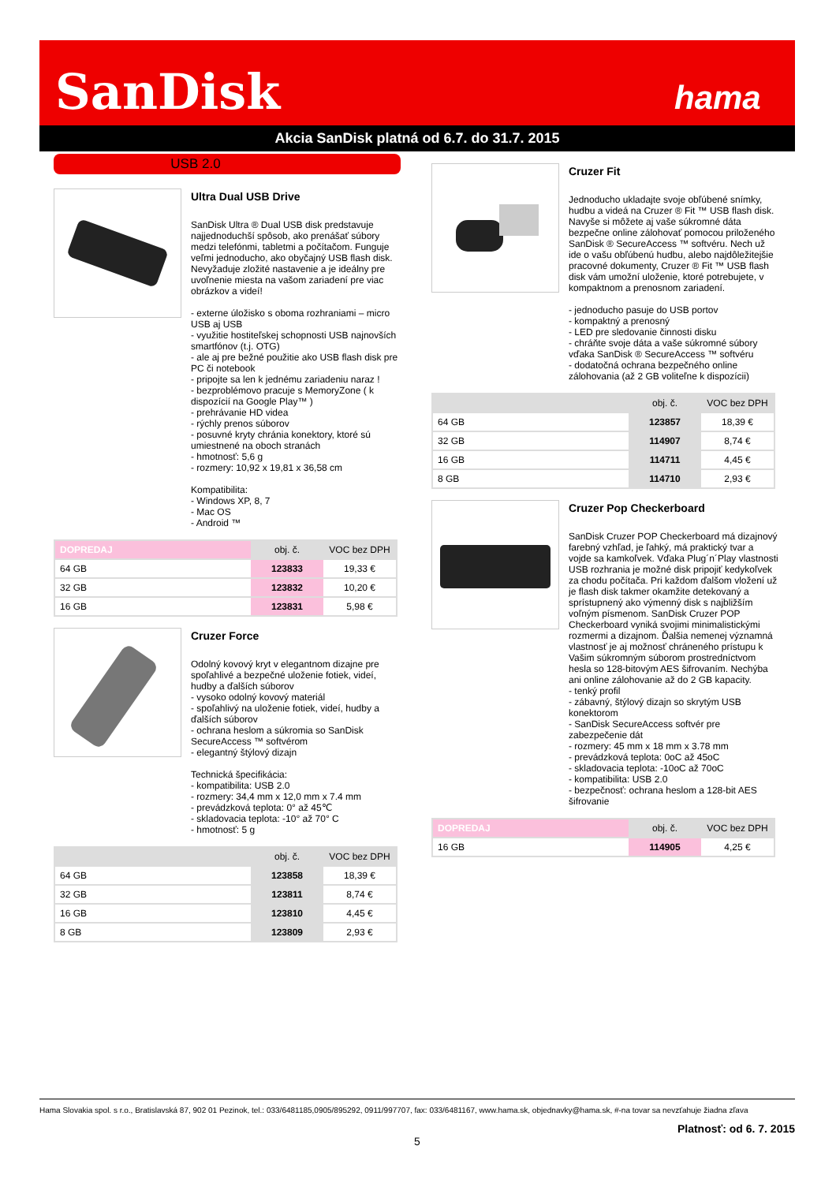SanDisk hama
Akcia SanDisk platná od 6.7. do 31.7. 2015
USB 2.0
Ultra Dual USB Drive
SanDisk Ultra ® Dual USB disk predstavuje najjednoduchší spôsob, ako prenášať súbory medzi telefónmi, tabletmi a počítačom. Funguje veľmi jednoducho, ako obyčajný USB flash disk. Nevyžaduje zložité nastavenie a je ideálny pre uvoľnenie miesta na vašom zariadení pre viac obrázkov a videí!
- externe úložisko s oboma rozhraniami – micro USB aj USB
- využitie hostiteľskej schopnosti USB najnovších smartfónov (t.j. OTG)
- ale aj pre bežné použitie ako USB flash disk pre PC či notebook
- pripojte sa len k jednému zariadeniu naraz !
- bezproblémovo pracuje s MemoryZone ( k dispozícií na Google Play™ )
- prehrávanie HD videa
- rýchly prenos súborov
- posuvné kryty chránia konektory, ktoré sú umiestnené na oboch stranách
- hmotnosť: 5,6 g
- rozmery: 10,92 x 19,81 x 36,58 cm
Kompatibilita:
- Windows XP, 8, 7
- Mac OS
- Android ™
| DOPREDAJ | obj. č. | VOC bez DPH |
| --- | --- | --- |
| 64 GB | 123833 | 19,33 € |
| 32 GB | 123832 | 10,20 € |
| 16 GB | 123831 | 5,98 € |
Cruzer Force
Odolný kovový kryt v elegantnom dizajne pre spoľahlivé a bezpečné uloženie fotiek, videí, hudby a ďalších súborov
- vysoko odolný kovový materiál
- spoľahlivý na uloženie fotiek, videí, hudby a ďalších súborov
- ochrana heslom a súkromia so SanDisk SecureAccess ™ softvérom
- elegantný štýlový dizajn
Technická špecifikácia:
- kompatibilita: USB 2.0
- rozmery: 34,4 mm x 12,0 mm x 7.4 mm
- prevádzková teplota: 0° až 45℃
- skladovacia teplota: -10° až 70° C
- hmotnosť: 5 g
| | obj. č. | VOC bez DPH |
| --- | --- | --- |
| 64 GB | 123858 | 18,39 € |
| 32 GB | 123811 | 8,74 € |
| 16 GB | 123810 | 4,45 € |
| 8 GB | 123809 | 2,93 € |
Cruzer Fit
Jednoducho ukladajte svoje obľúbené snímky, hudbu a videá na Cruzer ® Fit ™ USB flash disk. Navyše si môžete aj vaše súkromné dáta bezpečne online zálohovať pomocou priloženého SanDisk ® SecureAccess ™ softvéru. Nech už ide o vašu obľúbenú hudbu, alebo najdôležitejšie pracovné dokumenty, Cruzer ® Fit ™ USB flash disk vám umožní uloženie, ktoré potrebujete, v kompaktnom a prenosnom zariadení.
- jednoducho pasuje do USB portov
- kompaktný a prenosný
- LED pre sledovanie činnosti disku
- chráňte svoje dáta a vaše súkromné súbory vďaka SanDisk ® SecureAccess ™ softvéru
- dodatočná ochrana bezpečného online zálohovania (až 2 GB voliteľne k dispozícii)
| | obj. č. | VOC bez DPH |
| --- | --- | --- |
| 64 GB | 123857 | 18,39 € |
| 32 GB | 114907 | 8,74 € |
| 16 GB | 114711 | 4,45 € |
| 8 GB | 114710 | 2,93 € |
Cruzer Pop Checkerboard
SanDisk Cruzer POP Checkerboard má dizajnový farebný vzhľad, je ľahký, má praktický tvar a vojde sa kamkoľvek. Vďaka Plug´n´Play vlastnosti USB rozhrania je možné disk pripojiť kedykoľvek za chodu počítača. Pri každom ďalšom vložení už je flash disk takmer okamžite detekovaný a sprístupnený ako výmenný disk s najbližším voľným písmenom. SanDisk Cruzer POP Checkerboard vyniká svojimi minimalistickými rozmermi a dizajnom. Ďalšia nemenej významná vlastnosť je aj možnosť chráneného prístupu k Vašim súkromným súborom prostredníctvom hesla so 128-bitovým AES šifrovaním. Nechýba ani online zálohovanie až do 2 GB kapacity.
- tenký profil
- zábavný, štýlový dizajn so skrytým USB konektorom
- SanDisk SecureAccess softvér pre zabezpečenie dát
- rozmery: 45 mm x 18 mm x 3.78 mm
- prevádzková teplota: 0oC až 45oC
- skladovacia teplota: -10oC až 70oC
- kompatibilita: USB 2.0
- bezpečnosť: ochrana heslom a 128-bit AES šifrovanie
| DOPREDAJ | obj. č. | VOC bez DPH |
| --- | --- | --- |
| 16 GB | 114905 | 4,25 € |
Hama Slovakia spol. s r.o., Bratislavská 87, 902 01 Pezinok, tel.: 033/6481185,0905/895292, 0911/997707, fax: 033/6481167, www.hama.sk, objednavky@hama.sk, #-na tovar sa nevzťahuje žiadna zľava
Platnosť: od 6. 7. 2015
5